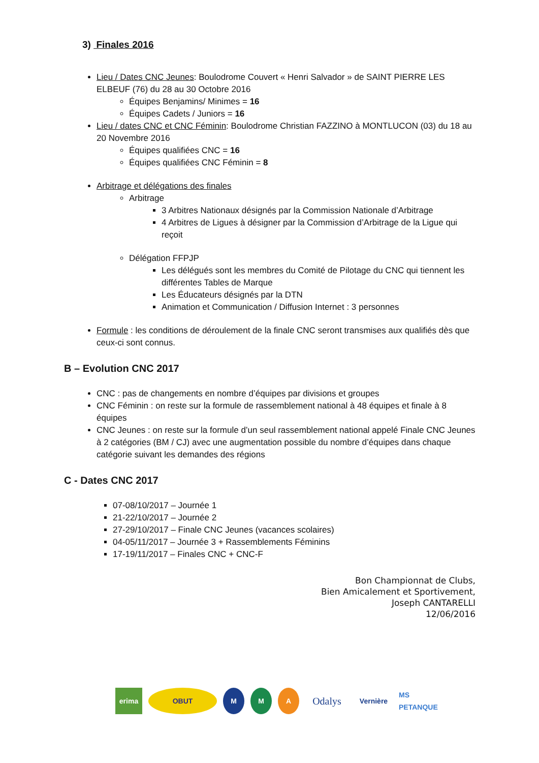3) Finales 2016
Lieu / Dates CNC Jeunes: Boulodrome Couvert « Henri Salvador » de SAINT PIERRE LES ELBEUF (76) du 28 au 30 Octobre 2016
Équipes Benjamins/ Minimes = 16
Équipes Cadets / Juniors = 16
Lieu / dates CNC et CNC Féminin: Boulodrome Christian FAZZINO à MONTLUCON (03) du 18 au 20 Novembre 2016
Équipes qualifiées CNC = 16
Équipes qualifiées CNC Féminin = 8
Arbitrage et délégations des finales
Arbitrage
3 Arbitres Nationaux désignés par la Commission Nationale d’Arbitrage
4 Arbitres de Ligues à désigner par la Commission d’Arbitrage de la Ligue qui reçoit
Délégation FFPJP
Les délégués sont les membres du Comité de Pilotage du CNC qui tiennent les différentes Tables de Marque
Les Éducateurs désignés par la DTN
Animation et Communication / Diffusion Internet : 3 personnes
Formule : les conditions de déroulement de la finale CNC seront transmises aux qualifiés dès que ceux-ci sont connus.
B – Evolution CNC 2017
CNC : pas de changements en nombre d’équipes par divisions et groupes
CNC Féminin : on reste sur la formule de rassemblement national à 48 équipes et finale à 8 équipes
CNC Jeunes : on reste sur la formule d’un seul rassemblement national appelé Finale CNC Jeunes à 2 catégories (BM / CJ) avec une augmentation possible du nombre d’équipes dans chaque catégorie suivant les demandes des régions
C - Dates CNC 2017
07-08/10/2017 – Journée 1
21-22/10/2017 – Journée 2
27-29/10/2017 – Finale CNC Jeunes (vacances scolaires)
04-05/11/2017 – Journée 3 + Rassemblements Féminins
17-19/11/2017 – Finales CNC + CNC-F
Bon Championnat de Clubs,
Bien Amicalement et Sportivement,
Joseph CANTARELLI
12/06/2016
erima OBUT M M A
Odalys
Vernière
MS PETANQUE